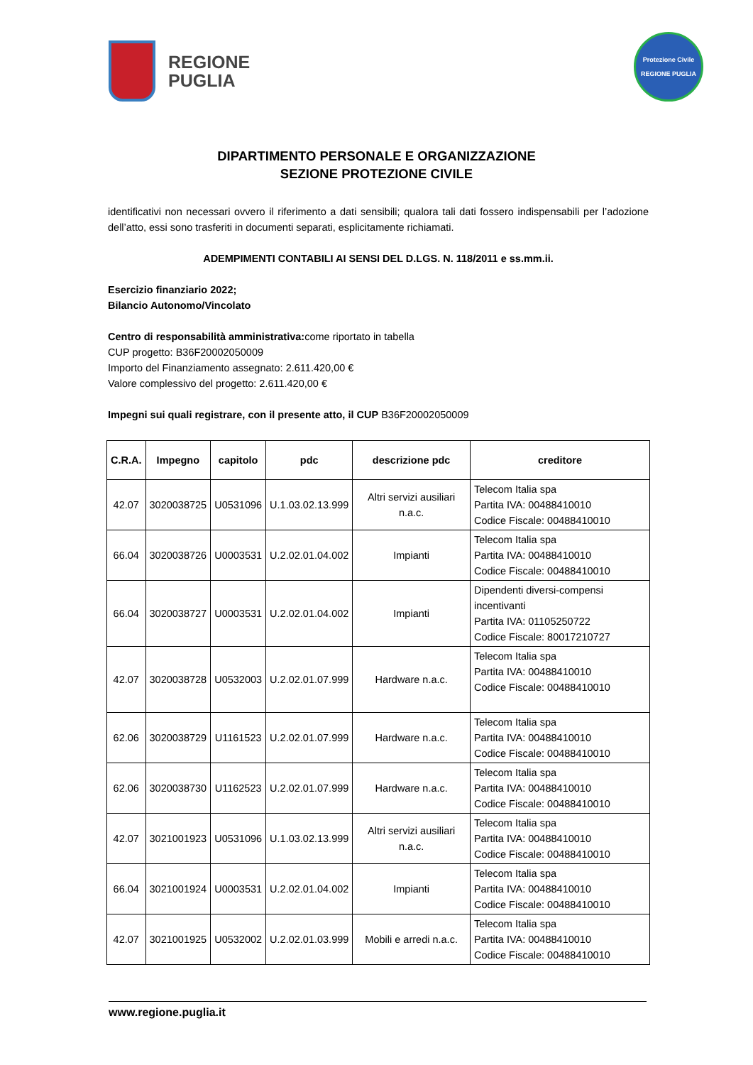REGIONE
PUGLIA
Protezione Civile
REGIONE PUGLIA
DIPARTIMENTO PERSONALE E ORGANIZZAZIONE
SEZIONE PROTEZIONE CIVILE
identificativi non necessari ovvero il riferimento a dati sensibili; qualora tali dati fossero indispensabili per l’adozione dell’atto, essi sono trasferiti in documenti separati, esplicitamente richiamati.
ADEMPIMENTI CONTABILI AI SENSI DEL D.LGS. N. 118/2011 e ss.mm.ii.
Esercizio finanziario 2022;
Bilancio Autonomo/Vincolato
Centro di responsabilità amministrativa: come riportato in tabella
CUP progetto: B36F20002050009
Importo del Finanziamento assegnato: 2.611.420,00 €
Valore complessivo del progetto: 2.611.420,00 €
Impegni sui quali registrare, con il presente atto, il CUP B36F20002050009
| C.R.A. | Impegno | capitolo | pdc | descrizione pdc | creditore |
| --- | --- | --- | --- | --- | --- |
| 42.07 | 3020038725 | U0531096 | U.1.03.02.13.999 | Altri servizi ausiliari n.a.c. | Telecom Italia spa Partita IVA: 00488410010 Codice Fiscale: 00488410010 |
| 66.04 | 3020038726 | U0003531 | U.2.02.01.04.002 | Impianti | Telecom Italia spa Partita IVA: 00488410010 Codice Fiscale: 00488410010 |
| 66.04 | 3020038727 | U0003531 | U.2.02.01.04.002 | Impianti | Dipendenti diversi-compensi incentivanti Partita IVA: 01105250722 Codice Fiscale: 80017210727 |
| 42.07 | 3020038728 | U0532003 | U.2.02.01.07.999 | Hardware n.a.c. | Telecom Italia spa Partita IVA: 00488410010 Codice Fiscale: 00488410010 |
| 62.06 | 3020038729 | U1161523 | U.2.02.01.07.999 | Hardware n.a.c. | Telecom Italia spa Partita IVA: 00488410010 Codice Fiscale: 00488410010 |
| 62.06 | 3020038730 | U1162523 | U.2.02.01.07.999 | Hardware n.a.c. | Telecom Italia spa Partita IVA: 00488410010 Codice Fiscale: 00488410010 |
| 42.07 | 3021001923 | U0531096 | U.1.03.02.13.999 | Altri servizi ausiliari n.a.c. | Telecom Italia spa Partita IVA: 00488410010 Codice Fiscale: 00488410010 |
| 66.04 | 3021001924 | U0003531 | U.2.02.01.04.002 | Impianti | Telecom Italia spa Partita IVA: 00488410010 Codice Fiscale: 00488410010 |
| 42.07 | 3021001925 | U0532002 | U.2.02.01.03.999 | Mobili e arredi n.a.c. | Telecom Italia spa Partita IVA: 00488410010 Codice Fiscale: 00488410010 |
www.regione.puglia.it